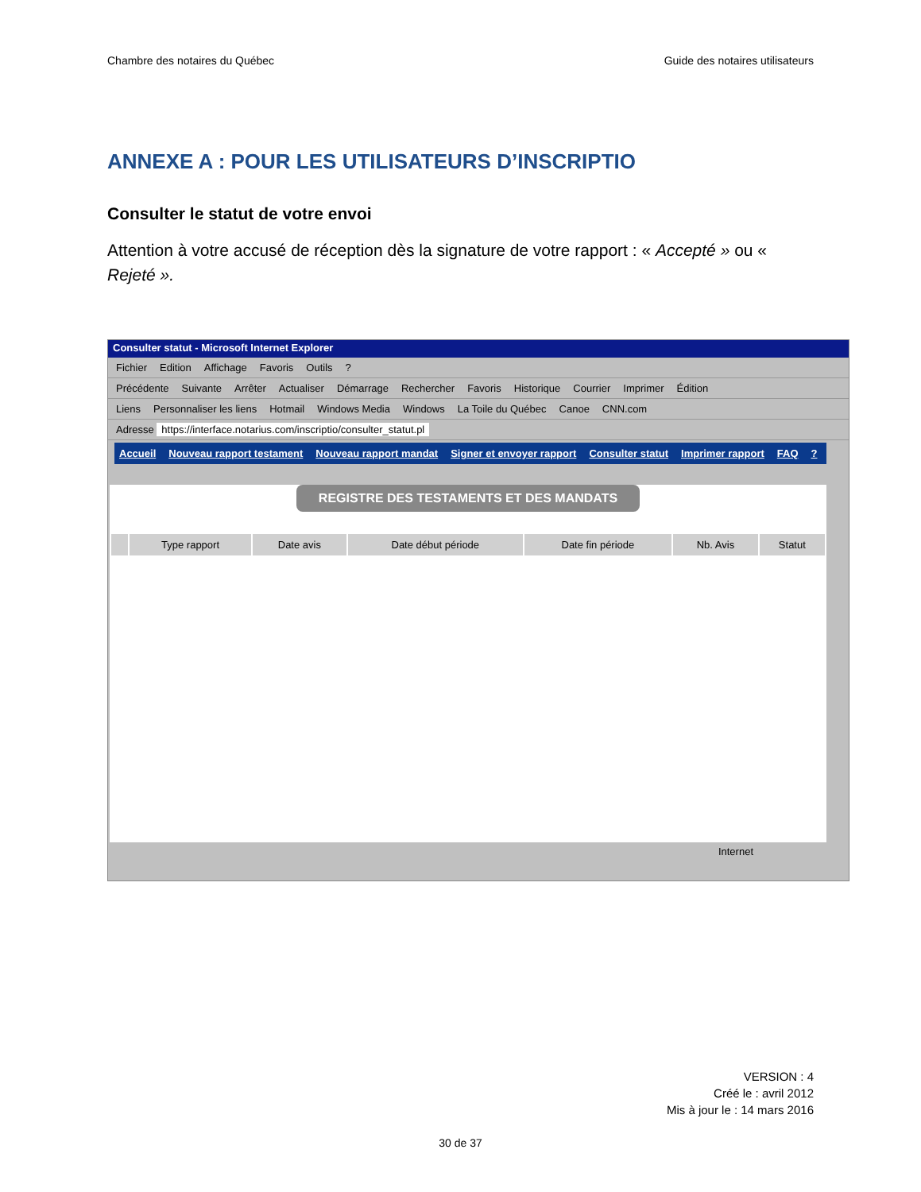Chambre des notaires du Québec Guide des notaires utilisateurs
ANNEXE A : POUR LES UTILISATEURS D’INSCRIPTIO
Consulter le statut de votre envoi
Attention à votre accusé de réception dès la signature de votre rapport : « Accepté » ou « Rejeté ».
Consulter statut - Microsoft Internet Explorer
Fichier Edition Affichage Favoris Outils?
Précédente Suivante Arrêter Actualiser Démarrage Rechercher Favoris Historique Courrier Imprimer Édition
Liens Personnaliser les liens Hotmail Windows Media Windows La Toile du Québec Canoe CNN.com
Adresse https://interface.notarius.com/inscriptio/consulter_statut.pl
Accueil Nouveau rapport testament Nouveau rapport mandat Signer et envoyer rapport Consulter statut Imprimer rapport FAQ?
REGISTRE DES TESTAMENTS ET DES MANDATS
| | Type rapport | Date avis | Date début période | Date fin période | Nb. Avis | Statut |
| --- | --- | --- | --- | --- | --- | --- |
Internet
VERSION : 4
Créé le : avril 2012
Mis à jour le : 14 mars 2016
30 de 37